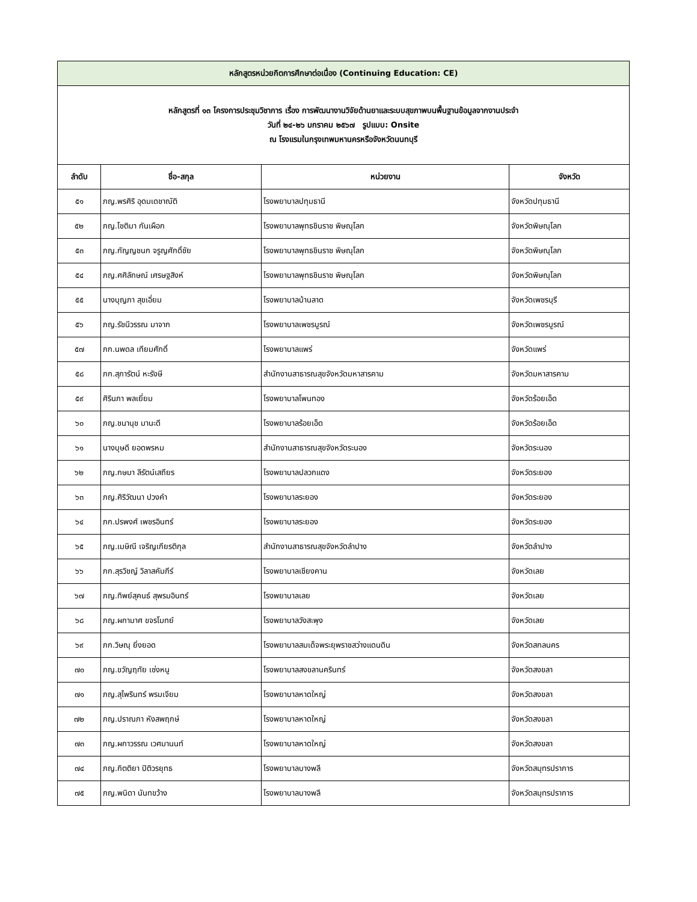| หลักสูตรหน่วยกิตการศึกษาต่อเนื่อง (Continuing Education: CE) | | | |
| หลักสูตรที่ ๑๓ โครงการประชุมวิชาการ เรื่อง การพัฒนางานวิจัยด้านยาและระบบสุขภาพบนพื้นฐานข้อมูลจากงานประจำ วันที่ ๒๔-๒๖ มกราคม ๒๕๖๗ รูปแบบ: Onsite ณ โรงแรมในกรุงเทพมหานครหรือจังหวัดนนทบุรี | | | |
| ลำดับ | ชื่อ-สกุล | หน่วยงาน | จังหวัด |
| ๕๑ | ภญ.พรศิริ อุดมเดชาณัติ | โรงพยาบาลปทุมธานี | จังหวัดปทุมธานี |
| ๕๒ | ภญ.โชติมา กันเผือก | โรงพยาบาลพุทธชินราช พิษณุโลก | จังหวัดพิษณุโลก |
| ๕๓ | ภญ.กัญญชนก จรูญศักดิ์ชัย | โรงพยาบาลพุทธชินราช พิษณุโลก | จังหวัดพิษณุโลก |
| ๕๔ | ภญ.ศศิลักษณ์ เศรษฐสิงห์ | โรงพยาบาลพุทธชินราช พิษณุโลก | จังหวัดพิษณุโลก |
| ๕๕ | นางบุญภา สุขเอี่ยม | โรงพยาบาลบ้านลาด | จังหวัดเพชรบุรี |
| ๕๖ | ภญ.รัชนีวรรณ มาจาก | โรงพยาบาลเพชรบูรณ์ | จังหวัดเพชรบูรณ์ |
| ๕๗ | ภก.นพดล เทียมศักดิ์ | โรงพยาบาลแพร่ | จังหวัดแพร่ |
| ๕๘ | ภก.สุภารัตน์ หะรังษี | สำนักงานสาธารณสุขจังหวัดมหาสารคาม | จังหวัดมหาสารคาม |
| ๕๙ | ศิรินภา พลเยี่ยม | โรงพยาบาลโพนทอง | จังหวัดร้อยเอ็ด |
| ๖๐ | ภญ.ชนานุช มานะดี | โรงพยาบาลร้อยเอ็ด | จังหวัดร้อยเอ็ด |
| ๖๑ | นางบุษดี ยอดพรหม | สำนักงานสาธารณสุขจังหวัดระนอง | จังหวัดระนอง |
| ๖๒ | ภญ.กษมา ลีรัตน์เสถียร | โรงพยาบาลปลวกแดง | จังหวัดระยอง |
| ๖๓ | ภญ.ศิริวัฒนา ปวงคำ | โรงพยาบาลระยอง | จังหวัดระยอง |
| ๖๔ | ภก.ปรพงศ์ เพชรอินทร์ | โรงพยาบาลระยอง | จังหวัดระยอง |
| ๖๕ | ภญ.เมษิณี เจริญเกียรติกุล | สำนักงานสาธารณสุขจังหวัดลำปาง | จังหวัดลำปาง |
| ๖๖ | ภก.สุรวิชญ์ วิลาสคัมภีร์ | โรงพยาบาลเชียงคาน | จังหวัดเลย |
| ๖๗ | ภญ.ทิพย์สุคนธ์ สุพรมอินทร์ | โรงพยาบาลเลย | จังหวัดเลย |
| ๖๘ | ภญ.ผกามาศ ขจรโมทย์ | โรงพยาบาลวังสะพุง | จังหวัดเลย |
| ๖๙ | ภก.วิษณุ ยิ่งยอด | โรงพยาบาลสมเด็จพระยุพราชสว่างแดนดิน | จังหวัดสกลนคร |
| ๗๐ | ภญ.ขวัญฤทัย เซ่งหนู | โรงพยาบาลสงขลานครินทร์ | จังหวัดสงขลา |
| ๗๑ | ภญ.สุไพรินทร์ พรมเจียม | โรงพยาบาลหาดใหญ่ | จังหวัดสงขลา |
| ๗๒ | ภญ.ปราณภา หังสพฤกษ์ | โรงพยาบาลหาดใหญ่ | จังหวัดสงขลา |
| ๗๓ | ภญ.ผกาวรรณ เวศมานนท์ | โรงพยาบาลหาดใหญ่ | จังหวัดสงขลา |
| ๗๔ | ภญ.กิตติยา ปิติวรยุทธ | โรงพยาบาลบางพลี | จังหวัดสมุทรปราการ |
| ๗๕ | ภญ.พนิดา นันทขว้าง | โรงพยาบาลบางพลี | จังหวัดสมุทรปราการ |